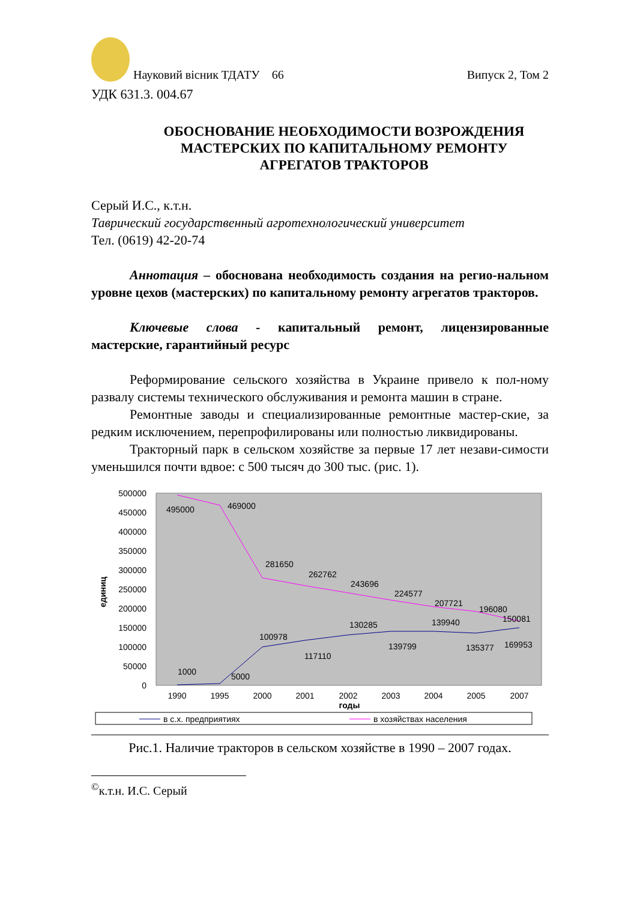Науковий вісник ТДАТУ 66 Випуск 2, Том 2
УДК 631.3. 004.67
ОБОСНОВАНИЕ НЕОБХОДИМОСТИ ВОЗРОЖДЕНИЯ МАСТЕРСКИХ ПО КАПИТАЛЬНОМУ РЕМОНТУ АГРЕГАТОВ ТРАКТОРОВ
Серый И.С., к.т.н.
Таврический государственный агротехнологический университет
Тел. (0619) 42-20-74
Аннотация – обоснована необходимость создания на регио-нальном уровне цехов (мастерских) по капитальному ремонту агрегатов тракторов.
Ключевые слова - капитальный ремонт, лицензированные мастерские, гарантийный ресурс
Реформирование сельского хозяйства в Украине привело к пол-ному развалу системы технического обслуживания и ремонта машин в стране.
Ремонтные заводы и специализированные ремонтные мастер-ские, за редким исключением, перепрофилированы или полностью ликвидированы.
Тракторный парк в сельском хозяйстве за первые 17 лет незави-симости уменьшился почти вдвое: с 500 тысяч до 300 тыс. (рис. 1).
500000
450000
400000
350000
300000
250000
200000
150000
100000
50000
0
единиц
1990
1995
2000
2001
2002
2003
2004
2005
2007
годы
495000
469000
281650
262762
243696
224577
207721
196080
150081
100978
117110
130285
139799
139940
135377
169953
1000
5000
в с.х. предприятиях
в хозяйствах населения
Рис.1. Наличие тракторов в сельском хозяйстве в 1990 – 2007 годах.
<sup>©</sup>к.т.н. И.С. Серый